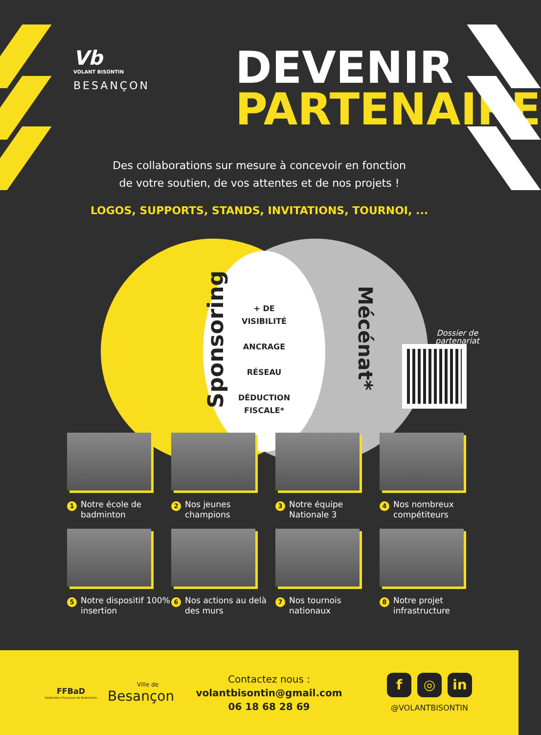Vb
VOLANT BISONTIN
BESANÇON
DEVENIR
PARTENAIRE
Des collaborations sur mesure à concevoir en fonction
de votre soutien, de vos attentes et de nos projets !
LOGOS, SUPPORTS, STANDS, INVITATIONS, TOURNOI, ...
Sponsoring
+ DE
VISIBILITÉ
ANCRAGE
RÉSEAU
DÉDUCTION
FISCALE*
Mécénat*
Dossier de
partenariat
1 Notre école de badminton
2 Nos jeunes champions
3 Notre équipe Nationale 3
4 Nos nombreux compétiteurs
5 Notre dispositif 100% insertion
6 Nos actions au delà des murs
7 Nos tournois nationaux
8 Notre projet infrastructure
FFBaD
Fédération Française de Badminton
Ville de
Besançon
Contactez nous :
volantbisontin@gmail.com
06 18 68 28 69
f ◎ in
@VOLANTBISONTIN